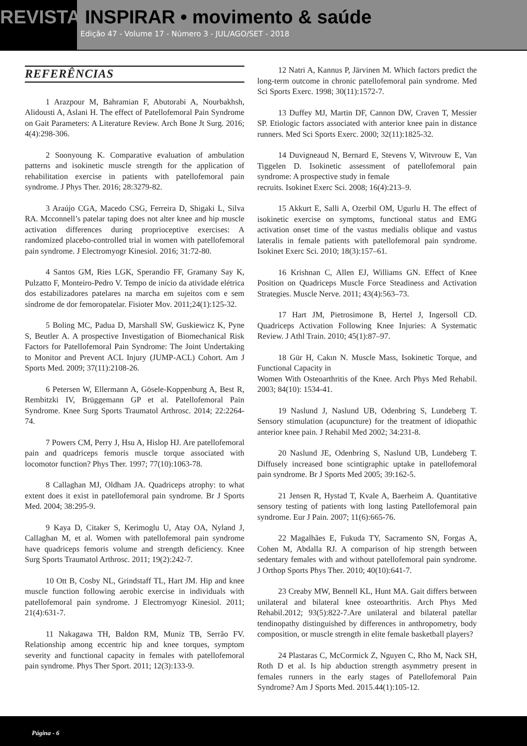REVISTA INSPIRAR • movimento & saúde
Edição 47 - Volume 17 - Número 3 - JUL/AGO/SET - 2018
REFERÊNCIAS
1 Arazpour M, Bahramian F, Abutorabi A, Nourbakhsh, Alidousti A, Aslani H. The effect of Patellofemoral Pain Syndrome on Gait Parameters: A Literature Review. Arch Bone Jt Surg. 2016; 4(4):298-306.
2 Soonyoung K. Comparative evaluation of ambulation patterns and isokinetic muscle strength for the application of rehabilitation exercise in patients with patellofemoral pain syndrome. J Phys Ther. 2016; 28:3279-82.
3 Araújo CGA, Macedo CSG, Ferreira D, Shigaki L, Silva RA. Mcconnell’s patelar taping does not alter knee and hip muscle activation differences during proprioceptive exercises: A randomized placebo-controlled trial in women with patellofemoral pain syndrome. J Electromyogr Kinesiol. 2016; 31:72-80.
4 Santos GM, Ries LGK, Sperandio FF, Gramany Say K, Pulzatto F, Monteiro-Pedro V. Tempo de início da atividade elétrica dos estabilizadores patelares na marcha em sujeitos com e sem síndrome de dor femoropatelar. Fisioter Mov. 2011;24(1):125-32.
5 Boling MC, Padua D, Marshall SW, Guskiewicz K, Pyne S, Beutler A. A prospective Investigation of Biomechanical Risk Factors for Patellofemoral Pain Syndrome: The Joint Undertaking to Monitor and Prevent ACL Injury (JUMP-ACL) Cohort. Am J Sports Med. 2009; 37(11):2108-26.
6 Petersen W, Ellermann A, Gösele-Koppenburg A, Best R, Rembitzki IV, Brüggemann GP et al. Patellofemoral Pain Syndrome. Knee Surg Sports Traumatol Arthrosc. 2014; 22:2264-74.
7 Powers CM, Perry J, Hsu A, Hislop HJ. Are patellofemoral pain and quadriceps femoris muscle torque associated with locomotor function? Phys Ther. 1997; 77(10):1063-78.
8 Callaghan MJ, Oldham JA. Quadriceps atrophy: to what extent does it exist in patellofemoral pain syndrome. Br J Sports Med. 2004; 38:295-9.
9 Kaya D, Citaker S, Kerimoglu U, Atay OA, Nyland J, Callaghan M, et al. Women with patellofemoral pain syndrome have quadriceps femoris volume and strength deficiency. Knee Surg Sports Traumatol Arthrosc. 2011; 19(2):242-7.
10 Ott B, Cosby NL, Grindstaff TL, Hart JM. Hip and knee muscle function following aerobic exercise in individuals with patellofemoral pain syndrome. J Electromyogr Kinesiol. 2011; 21(4):631-7.
11 Nakagawa TH, Baldon RM, Muniz TB, Serrão FV. Relationship among eccentric hip and knee torques, symptom severity and functional capacity in females with patellofemoral pain syndrome. Phys Ther Sport. 2011; 12(3):133-9.
12 Natri A, Kannus P, Järvinen M. Which factors predict the long-term outcome in chronic patellofemoral pain syndrome. Med Sci Sports Exerc. 1998; 30(11):1572-7.
13 Duffey MJ, Martin DF, Cannon DW, Craven T, Messier SP. Etiologic factors associated with anterior knee pain in distance runners. Med Sci Sports Exerc. 2000; 32(11):1825-32.
14 Duvigneaud N, Bernard E, Stevens V, Witvrouw E, Van Tiggelen D. Isokinetic assessment of patellofemoral pain syndrome: A prospective study in female
recruits. Isokinet Exerc Sci. 2008; 16(4):213–9.
15 Akkurt E, Salli A, Ozerbil OM, Ugurlu H. The effect of isokinetic exercise on symptoms, functional status and EMG activation onset time of the vastus medialis oblique and vastus lateralis in female patients with patellofemoral pain syndrome. Isokinet Exerc Sci. 2010; 18(3):157–61.
16 Krishnan C, Allen EJ, Williams GN. Effect of Knee Position on Quadriceps Muscle Force Steadiness and Activation Strategies. Muscle Nerve. 2011; 43(4):563–73.
17 Hart JM, Pietrosimone B, Hertel J, Ingersoll CD. Quadriceps Activation Following Knee Injuries: A Systematic Review. J Athl Train. 2010; 45(1):87–97.
18 Gür H, Cakın N. Muscle Mass, Isokinetic Torque, and Functional Capacity in
Women With Osteoarthritis of the Knee. Arch Phys Med Rehabil. 2003; 84(10): 1534-41.
19 Naslund J, Naslund UB, Odenbring S, Lundeberg T. Sensory stimulation (acupuncture) for the treatment of idiopathic anterior knee pain. J Rehabil Med 2002; 34:231-8.
20 Naslund JE, Odenbring S, Naslund UB, Lundeberg T. Diffusely increased bone scintigraphic uptake in patellofemoral pain syndrome. Br J Sports Med 2005; 39:162-5.
21 Jensen R, Hystad T, Kvale A, Baerheim A. Quantitative sensory testing of patients with long lasting Patellofemoral pain syndrome. Eur J Pain. 2007; 11(6):665-76.
22 Magalhães E, Fukuda TY, Sacramento SN, Forgas A, Cohen M, Abdalla RJ. A comparison of hip strength between sedentary females with and without patellofemoral pain syndrome. J Orthop Sports Phys Ther. 2010; 40(10):641-7.
23 Creaby MW, Bennell KL, Hunt MA. Gait differs between unilateral and bilateral knee osteoarthritis. Arch Phys Med Rehabil.2012; 93(5):822-7.Are unilateral and bilateral patellar tendinopathy distinguished by differences in anthropometry, body composition, or muscle strength in elite female basketball players?
24 Plastaras C, McCormick Z, Nguyen C, Rho M, Nack SH, Roth D et al. Is hip abduction strength asymmetry present in females runners in the early stages of Patellofemoral Pain Syndrome? Am J Sports Med. 2015.44(1):105-12.
Página - 6